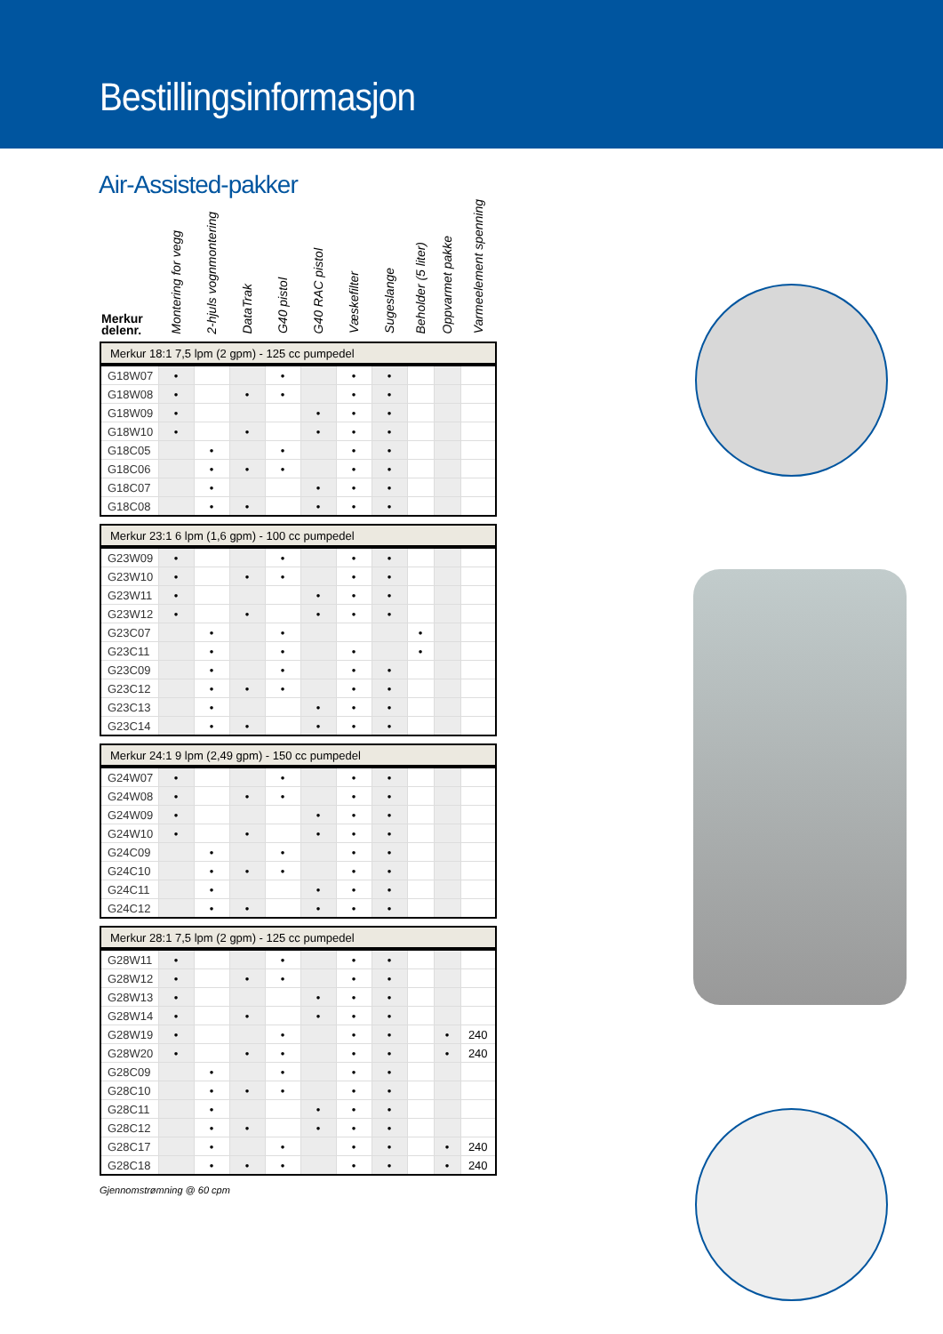Bestillingsinformasjon
Air-Assisted-pakker
| Merkur delenr. | Montering for vegg | 2-hjuls vognmontering | DataTrak | G40 pistol | G40 RAC pistol | Væskefilter | Sugeslange | Beholder (5 liter) | Oppvarmet pakke | Varmeelement spenning |
| --- | --- | --- | --- | --- | --- | --- | --- | --- | --- | --- |
| Merkur 18:1 7,5 lpm (2 gpm) - 125 cc pumpedel | | | | | | | | | | |
| G18W07 | • | | | • | | • | • | | | |
| G18W08 | • | | • | • | | • | • | | | |
| G18W09 | • | | | | • | • | • | | | |
| G18W10 | • | | • | | • | • | • | | | |
| G18C05 | | • | | • | | • | • | | | |
| G18C06 | | • | • | • | | • | • | | | |
| G18C07 | | • | | | • | • | • | | | |
| G18C08 | | • | • | | • | • | • | | | |
| Merkur 23:1 6 lpm (1,6 gpm) - 100 cc pumpedel | | | | | | | | | | |
| G23W09 | • | | | • | | • | • | | | |
| G23W10 | • | | • | • | | • | • | | | |
| G23W11 | • | | | | • | • | • | | | |
| G23W12 | • | | • | | • | • | • | | | |
| G23C07 | | • | | • | | | | • | | |
| G23C11 | | • | | • | | • | | • | | |
| G23C09 | | • | | • | | • | • | | | |
| G23C12 | | • | • | • | | • | • | | | |
| G23C13 | | • | | | • | • | • | | | |
| G23C14 | | • | • | | • | • | • | | | |
| Merkur 24:1 9 lpm (2,49 gpm) - 150 cc pumpedel | | | | | | | | | | |
| G24W07 | • | | | • | | • | • | | | |
| G24W08 | • | | • | • | | • | • | | | |
| G24W09 | • | | | | • | • | • | | | |
| G24W10 | • | | • | | • | • | • | | | |
| G24C09 | | • | | • | | • | • | | | |
| G24C10 | | • | • | • | | • | • | | | |
| G24C11 | | • | | | • | • | • | | | |
| G24C12 | | • | • | | • | • | • | | | |
| Merkur 28:1 7,5 lpm (2 gpm) - 125 cc pumpedel | | | | | | | | | | |
| G28W11 | • | | | • | | • | • | | | |
| G28W12 | • | | • | • | | • | • | | | |
| G28W13 | • | | | | • | • | • | | | |
| G28W14 | • | | • | | • | • | • | | | |
| G28W19 | • | | | • | | • | • | | • | 240 |
| G28W20 | • | | • | • | | • | • | | • | 240 |
| G28C09 | | • | | • | | • | • | | | |
| G28C10 | | • | • | • | | • | • | | | |
| G28C11 | | • | | | • | • | • | | | |
| G28C12 | | • | • | | • | • | • | | | |
| G28C17 | | • | | • | | • | • | | • | 240 |
| G28C18 | | • | • | • | | • | • | | • | 240 |
Gjennomstrømning @ 60 cpm